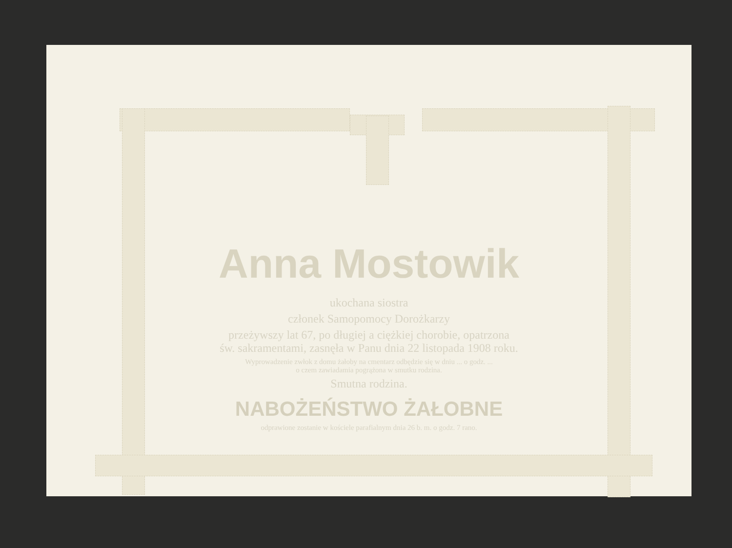Anna Mostowik
ukochana siostra
członek Samopomocy Dorożkarzy
przeżywszy lat 67, po długiej a ciężkiej chorobie, opatrzona
św. sakramentami, zasnęła w Panu dnia 22 listopada 1908 roku.
Wyprowadzenie zwłok z domu żałoby na cmentarz odbędzie się w dniu ... o godz. ...
o czem zawiadamia pogrążona w smutku rodzina.
Smutna rodzina.
NABOŻEŃSTWO ŻAŁOBNE
odprawione zostanie w kościele parafialnym dnia 26 b. m. o godz. 7 rano.